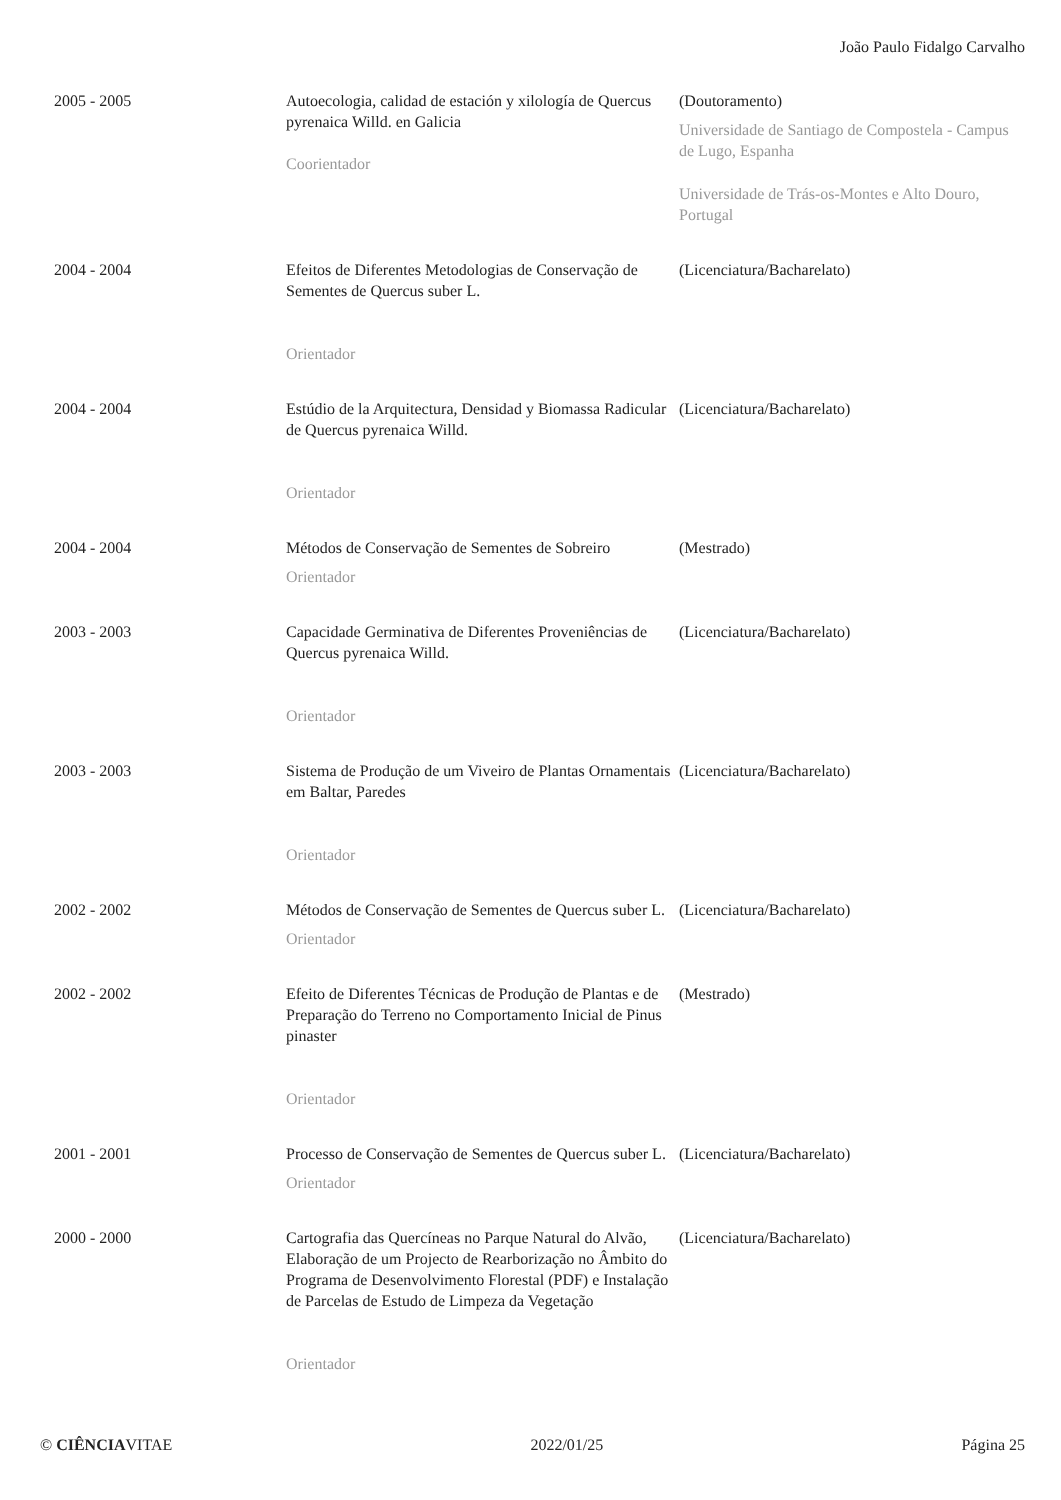João Paulo Fidalgo Carvalho
| 2005 - 2005 | Autoecologia, calidad de estación y xilología de Quercus pyrenaica Willd. en Galicia Coorientador | (Doutoramento) Universidade de Santiago de Compostela - Campus de Lugo, Espanha Universidade de Trás-os-Montes e Alto Douro, Portugal |
| 2004 - 2004 | Efeitos de Diferentes Metodologias de Conservação de Sementes de Quercus suber L. Orientador | (Licenciatura/Bacharelato) |
| 2004 - 2004 | Estúdio de la Arquitectura, Densidad y Biomassa Radicular de Quercus pyrenaica Willd. Orientador | (Licenciatura/Bacharelato) |
| 2004 - 2004 | Métodos de Conservação de Sementes de Sobreiro Orientador | (Mestrado) |
| 2003 - 2003 | Capacidade Germinativa de Diferentes Proveniências de Quercus pyrenaica Willd. Orientador | (Licenciatura/Bacharelato) |
| 2003 - 2003 | Sistema de Produção de um Viveiro de Plantas Ornamentais em Baltar, Paredes Orientador | (Licenciatura/Bacharelato) |
| 2002 - 2002 | Métodos de Conservação de Sementes de Quercus suber L. Orientador | (Licenciatura/Bacharelato) |
| 2002 - 2002 | Efeito de Diferentes Técnicas de Produção de Plantas e de Preparação do Terreno no Comportamento Inicial de Pinus pinaster Orientador | (Mestrado) |
| 2001 - 2001 | Processo de Conservação de Sementes de Quercus suber L. Orientador | (Licenciatura/Bacharelato) |
| 2000 - 2000 | Cartografia das Quercíneas no Parque Natural do Alvão, Elaboração de um Projecto de Rearborização no Âmbito do Programa de Desenvolvimento Florestal (PDF) e Instalação de Parcelas de Estudo de Limpeza da Vegetação Orientador | (Licenciatura/Bacharelato) |
© CIÊNCIAVITAE 2022/01/25 Página 25